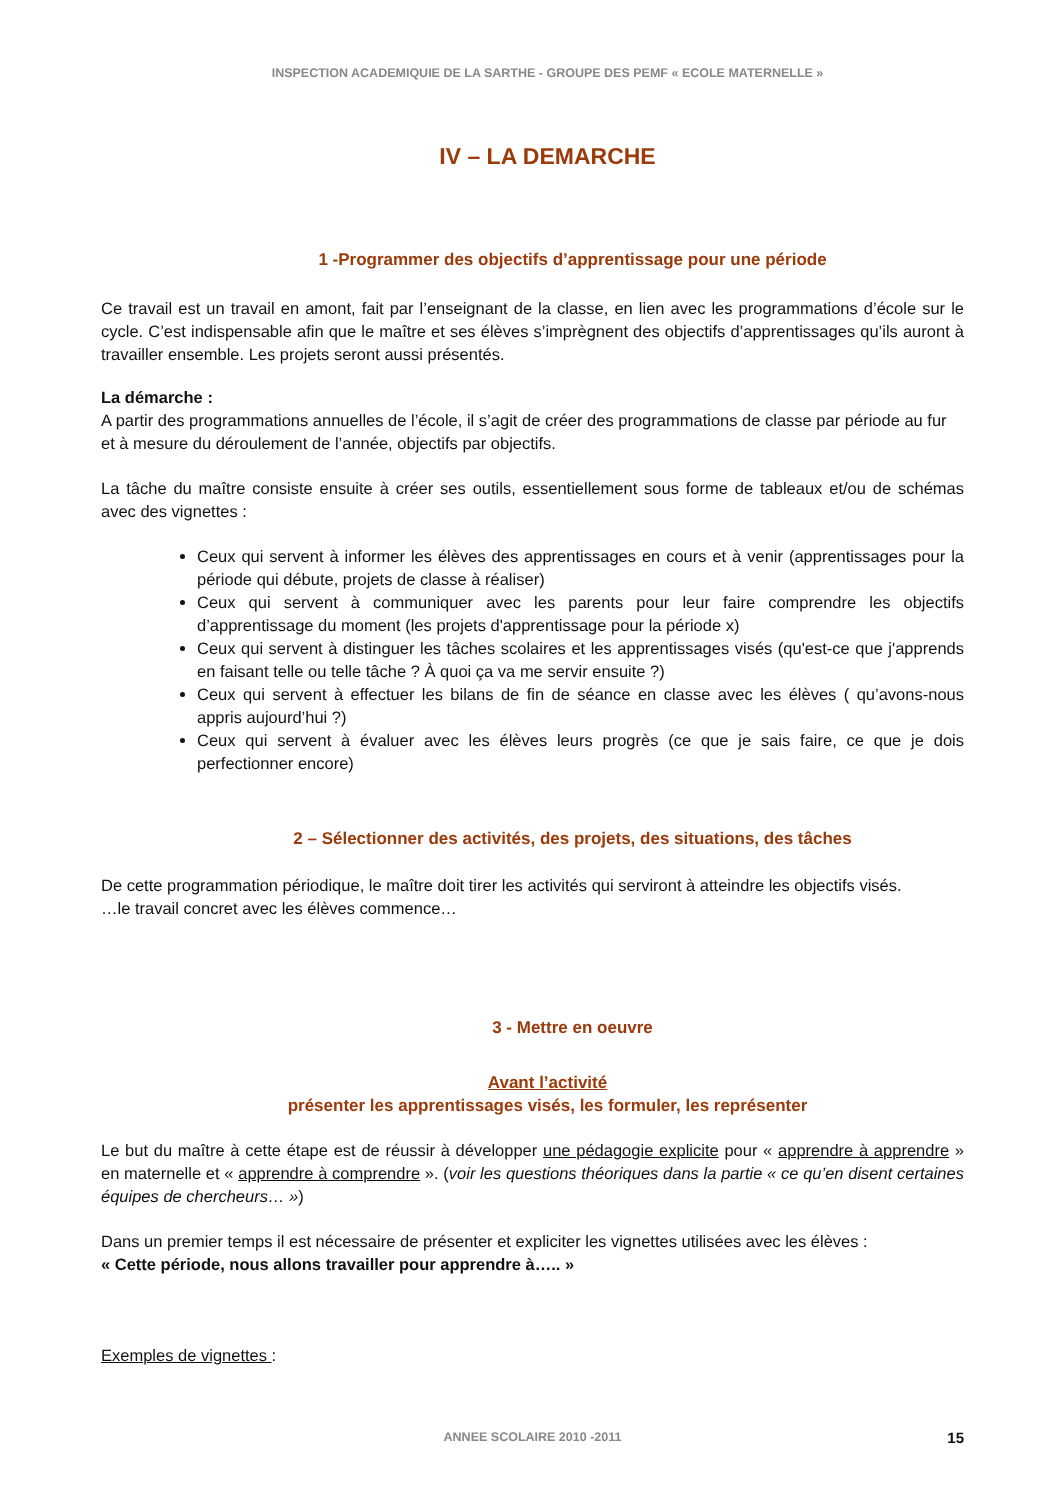INSPECTION ACADEMIQUIE DE LA SARTHE - GROUPE DES PEMF « ECOLE MATERNELLE »
IV – LA DEMARCHE
1 -Programmer des objectifs d’apprentissage pour une période
Ce travail est un travail en amont, fait par l’enseignant de la classe, en lien avec les programmations d’école sur le cycle. C’est indispensable afin que le maître et ses élèves s’imprègnent des objectifs d’apprentissages qu’ils auront à travailler ensemble. Les projets seront aussi présentés.
La démarche :
A partir des programmations annuelles de l’école, il s’agit de créer des programmations de classe par période au fur et à mesure du déroulement de l’année, objectifs par objectifs.
La tâche du maître consiste ensuite à créer ses outils, essentiellement sous forme de tableaux et/ou de schémas avec des vignettes :
Ceux qui servent à informer les élèves des apprentissages en cours et à venir (apprentissages pour la période qui débute, projets de classe à réaliser)
Ceux qui servent à communiquer avec les parents pour leur faire comprendre les objectifs d’apprentissage du moment (les projets d'apprentissage pour la période x)
Ceux qui servent à distinguer les tâches scolaires et les apprentissages visés (qu'est-ce que j'apprends en faisant telle ou telle tâche ? À quoi ça va me servir ensuite ?)
Ceux qui servent à effectuer les bilans de fin de séance en classe avec les élèves ( qu’avons-nous appris aujourd’hui ?)
Ceux qui servent à évaluer avec les élèves leurs progrès (ce que je sais faire, ce que je dois perfectionner encore)
2 – Sélectionner des activités, des projets, des situations, des tâches
De cette programmation périodique, le maître doit tirer les activités qui serviront à atteindre les objectifs visés.
…le travail concret avec les élèves commence…
3 - Mettre en oeuvre
Avant l’activité
présenter les apprentissages visés, les formuler, les représenter
Le but du maître à cette étape est de réussir à développer une pédagogie explicite pour « apprendre à apprendre » en maternelle et « apprendre à comprendre ». (voir les questions théoriques dans la partie « ce qu’en disent certaines équipes de chercheurs… »)
Dans un premier temps il est nécessaire de présenter et expliciter les vignettes utilisées avec les élèves :
« Cette période, nous allons travailler pour apprendre à….. »
Exemples de vignettes :
ANNEE SCOLAIRE 2010 -2011 15